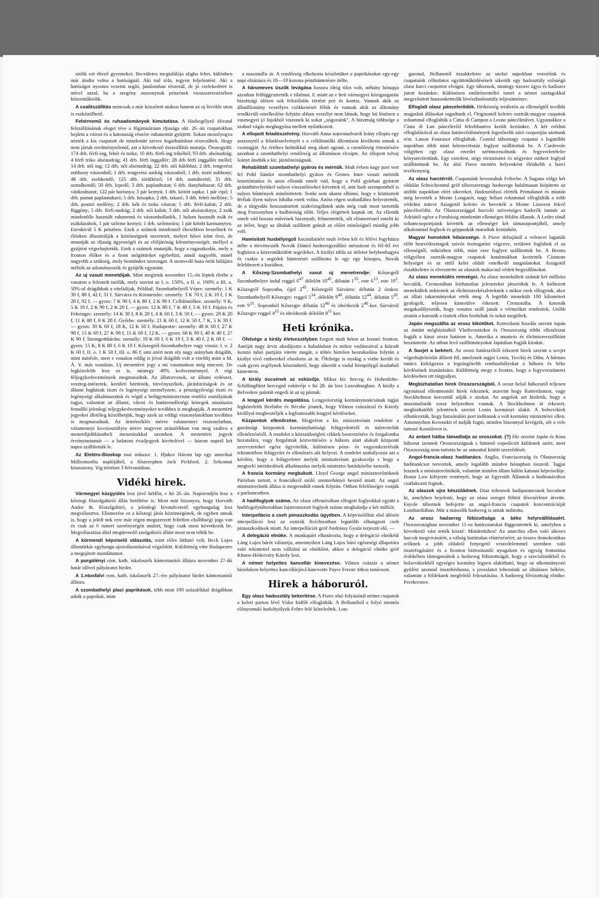sinlik ezt éhező gyermekei. Becsületes megtalálója aligha lehet, különben már átadta volna a hatóságnál. Aki tud róla, tegyen feljelentést. Aki a hatóságot nyomra vezetni segíti, jutalomban részesül, de jó cselekedetet is mível azzal, ha a szegény asszonynak pénzének visszaszerezésében közreműködik.
A csalitszállítás nemcsak a már közzétett utakon hanem az uj lövölde uton is eszközölhető.
Fehérnemű és ruhaadományok kimutatása. A Hadsegélyző Hivatal felszólításának eleget téve a főgimnázium ifjusága okt. 26.-án csapatokban bejárta a várost és a katonaság részére ruhanemüt gyüjtött. Sokan mosolyogva nézték a kis csapatott de mindenütt szives fogadtatásban részesültek. Hogy nem jártak eredménytelenül, azt a következő összeállítás mutatja. Összegyült: 174 drb. férfi-ing, fehér és tarka; 16 drb. férfi-ing trikóból; 93 drb. alsónadrág; 4 férfi triko alsónadrág; 41 drb. férfi inggallér; 28 drb férfi inggallér mellel; 14 drb. női ing; 12 drb. női alsónadrág; 22 drb. női hálóbluz; 2 drb. tengerész zubbony vászonból; 1 drb. tengerész nadrág vászonból; 1 drb. tiszti zubbony; 48 drb. zsebkendő; 125 drb. törülköző; 14 drb. asztalterítő; 31 drb. asztalkendő; 50 drb. lepedő; 3 drb. paplanhuzat; 6 drb. dunyhahuzat; 62 drb. vánkoshuzat; 122 pár harisnya; 3 pár keztyü; 1 drb. kötött sapka; 1 pár cipő; 1 drb. pamut paplantakaró; 5 drb. hósapka; 2 drb. takaró; 3 drb. fehér mellény; 5 drb. posztó mellény; 2 drb. kék és tarka vászon; 5 drb. férfi-kabát; 2 drb. függöny; 5 drb. férfi-nadrág; 2 drb. női kabát; 3 drb. női alsószoknya; 2 zsák mindenféle használt ruhanemü és vászonhulladék, 1 halom használt zsák és zsákdarabok, 1 pár szőrme keztyü; 1 drb. szőrmeáru; 1 pár kötött karmanytyu. Ezenkivül 5 K pénzben. Ezek a számok mindennél ékesebben beszélnek és élénken illusztrálják a közönségnek szeretetét, melyet hősei iránt érez, de mutatják az ifjuság ügyességét és az elöljáróság leleményességét, mellyel a gyüjtést végrehajtották. Ezek a számok mutatják, hogy a ragaszkodás, mely a fronton élőket és a front mögöttieket egybefüzi, annál nagyobb, minél nagyobb a szükség, mely bennünket szorongat. A szenvedő haza örök hálájára méltók az adományozók és gyüjtők egyaránt.
Az uj vasuti menetdijak. Mint megirtuk november 15.-én léptek életbe a vasuton a felemelt tarifák, mely szerint az I. o. 150%, a II. o. 100% a III. o. 50%-al drágábbak a vitelidijak. Például: Szombathelyről Vépre: személy: 1 K 30 f, 80 f, 42 f, 31 f. Sárvárra és Körmendre: személy: 3 K 70 f, 2 K 10 f, 1 K 20 f, 92 f. — gyors: 7 K 90 f, 4 K 80 f, 2 K 90 f. Celldömölkre: személy: 9 K, 5 K 10 f, 2 K 90 f, 2 K 20 f, — gyors: 12 K 80 f, 7 K 40 f, 5 K 10 f. Pápára és Fehringre: személy: 14 K 30 f, 8 K 20 f, 4 K 60 f, 3 K 50 f, — gyors: 20 K 20 f, 11 K 80 f, 8 K 20 f. Győrbe: személy: 21 K 60 f, 12 K 50 f, 7 K, 5 K 30 f. — gyors: 30 K 60 f, 18 K, 12 K 50 f. Budapestre: személy: 48 K 60 f, 27 K 90 f, 15 K 60 f, 27 K 90 f, 15 K 60 f, 12 K. — gyors: 68 K 90 f, 40 K 40 f, 27 K 90 f. Szentgotthárdra: személy: 10 K 60 f, 6 K 10 f, 3 K 40 f. 2 K 60 f. — gyors: 15 K, 8 K 80 f, 6 K 10 f. Kőszegről-Szombathelyre vagy vissza: I. o. 2 K 60 f, II. o. 1 K 50 f, III. o. 86 f, ami azért nem oly nagy arányban drágább, mint másfele, mert e vonalon eddig is jóval drágább volt a viteldij mint a M. Á. V. más vonalain. Uj menettérti jegy a mi vasutunkon még nincsen. De legközelebb lesz ez is, mintegy 40% kedvezménnyel. A régi féljegykedvezmények megmaradtak. Az állatorvosok, az állami erdészet, veszteg-intézetek, kerületi börtönök, törvényszékek, járásbiróságok és az állami fogházak tiszti és legénységi személyzete; a pénzügyőrségi tiszti és legénységi alkalmazottak és végül a belügyminiszterium rendőri osztályának tagjai, valamint az állami, városi és határrendőrségi közegek utazásaira fennálló jelenlegi teljegykedvezményeket továbbra is megkapják. A menettérti jegyeket illetőleg közölhetjük, hogy azok az eddigi viszonylatokban továbbra is megmaradnak. Az ármérséklés mérve valamennyi viszonylatban, valamennyi kocsiosztályra nézve negyven százalékban van meg szabva a menetdijtáblázatbeli menetárakkal szemben. A menettérti jegyek érvénytartamát — a balatoni évadjegyek kivételével — három napról két napra szállították le.
Az Elektro-Bioskop mai műsora: 1. Ifjukor Három lap egy amerikai Milliomosfiu naplójából, a főszerepben Jack Pickford. 2. Sehonnai kisasszony. Vig történet 3 felvonásban.
Vidéki hirek.
Vármegyei közgyülés lesz jövő hétfőn, e hó 26.-án. Napirendjén lesz a kőszegi főszolgabirói állás betöltése is. Most már bizonyos, hogy Horváth Andor th. főszolgabiró, a jelenlegi hivatalvezető egyhangulag lesz megválasztva. Elismerése ez a kőszegi járás közönségének, de egyben annak is, hogy a jelölt nek erre már régen megszerzett feltétlen elsőbbségi joga van és csak az 6 ismert szerénységén mulott, hogy csak most következik be. Megválasztása által megüresedő szolgabirói állást most nem töltik be.
A körmendi képviselő választás, mint előre látható volt, Beck Lajos államtitkár egyhangu ujraválasztásával végződött. Küldöttség vitte Budapestre a megujitott mandátumot.
A porgölényi róm. kath. iskolaszék kántortanitói állásra november 27-iki határ idővel pályázatot hirdet.
A 1.ntosfalvi rom. kath. iskolaszék 27.-ére pályázatot hirdet kántortanitói állásra.
A szombathelyi placi paprikások. több mint 100 százalékkal drágábban adták a paprikát, mint
a maximális ár. A rendőrség elkobozta készletüket a paprikásokat egy-egy napi elzárásra és 10—10 korona pénzbüntetésre itélte.
A háromeves üszők levágása hosszu ideig tilos volt, néhány hónapja azonban felfüggesztették e tilalmat. E miatt az e heti vármegyei közigazgatási bizottsági ülésen sok felszólalás történt pró és kontra. Vannak akik az állatállomány veszélyes csökkenését féltik és vannak akik az állomány rendkivüli emelkedése folytán abban veszélyt nem látnak, hogy kü lönösen a vasmegyei jó fajokból viszonek ki sokat „sógoraink". A bizottság többsége a szabad vágás meghagyása mellett nyilatkozott.
A ellopott feladószelvény. Horváth Anna sopronudvardi leány ellopta egy asszonytól a feladószelvényét s a celldömölki állomáson kiváltotta annak a csomagját. Az értékes holmikkal meg akart ugrani, a csendőrség értesitésére azonban a szombathelyi rendőrség az állomáson elcsipte. Az ellopott tolvaj leányt átadták a kir. járásbiróságnak.
Rehabilitált szombathelyi gyáros és mérnök. Mult évben nagy port vert fel Pohl Sándor szombathelyi gyáros és Gemes Imre vasuti mérnök letartóztatása és azon ellenük emelt vád, hogy a Pohl gyárban gyártott gránáthüvelyekkel sulyos visszaéléseket követtek el, ami hadi szempontból is sulyos bűntények minősittetett. Senki sem akarta elhinni, hogy e köztisztelt férfiak ilyen sulyos hibába estek volna. Azóta régen szabadlábra helyeztették, de a tárgyalás hosszantartott szakvizsgálatok után még csak most tartották meg Pozsonyban a hadbiróság előtt. Teljes elégtételt kaptak ott. Az ellenük emelt vád bosszu művének bizonyult, felmentették, sőt elismeréssel emelti ki az itélet, hogy az általuk szállitott gránát az előirt minőségnél mindig jobb volt.
Hamisitott husbélyegző használatáért mult évben két és félévi fegyházra itélte a törvényszék Novák Dániel hadseregszállitó mészárost és fél-fél évi fogházra a közreműködött segédeket. A királyi tábla az itéletet helybenhagyta és csakis a segédek büntetését szállitotta le egy egy hónapra, Novák felebbezett a kuriához.
A Kőszeg-Szombathelyi vasut uj menetrendje: Kőszegről Szombathelyre indul reggel 6<sup>47</sup> délelőtt 10<sup>45</sup>, délután 1<sup>35</sup>, este 6<sup>13</sup>, este 10<sup>1</sup>. Kőszegről Sopronba, éjjel 2<sup>45</sup>. Kőszegről Sárvárra: délután 2 órakor. Szombathelyről Kőszegre: reggel 5<sup>34</sup>, délelőtt 9<sup>40</sup>, délután 12<sup>44</sup>, délután 5<sup>20</sup>, este 9<sup>15</sup>. Sopronból Kőszegre délután 12<sup>40</sup> és ideérkezik 2<sup>40</sup>-kor. Sárvárról Kőszegre reggel 4<sup>15</sup> és ideérkezik délelőtt 8<sup>11</sup> kor.
Heti krónika.
Ófelsége a király életveszélyben forgott mult héten az Isonzó fronton. Autóját nagy árviz akadájozta a haladásban és mikor vadászaival a kiáradt Isonzó tulsó partjára vitette magát, a töltés hirtelen beszakadása folytán a királyt vivő emberekel elsodorta az ár. Ófelsége is nyakig a vizbe került és csak gyors segélynek köszönhető, hogy sikerült a vadul hömpölygő áradatból kimenteni.
A király öccsének az esküvője. Miksa kir. herceg és Hohenlohe-Schillingfürst hercegnő esküvője e hó 28. án lesz Laxenburgban. A király a Belvedere palotát engedi át az uj párnak.
A lengyel kérdés megoldása. Lengyelország kormánytanácsának tagjai legközelebb Berlinbe és Bécsbe jönnek, hogy Vilmos császárral és Károly királlyal megbeszéljék a legfontosabb lengyel kérdéseket.
Központok ellenőrzése. Megjelent a kir. miniszterium rendelete a gazdasági központok kormányhatósági felügyeletéről és üzletvitelük ellenőrzéséről. A rendelet a közszükségleti cikkek beszerzésére és forgalomba hozatalára, vagy forgalmuk közvetitésére a háboru alatt alakult központi szervezeteket egész ügyvitelük, különösen pénz- és vagyonkezelésük tekintetében felügyelet és ellenőrzés alá helyezi. A rendelet szabályozza azt a kérdést, hogy a felügyeletet melyik miniszterium gyakorolja s hogy a megtorló intézkedések alkalmazása melyik miniszter hatáskörébe tartozik.
A francia kormány megbukott. Lloyd George angol miniszterelnöknek Párisban tartott, a franciákról szóló szemrehányó beszéd miatt. Az angol miniszterelnök állása is megrendült ennek folytán. Otthon felelősségre vonják a parlamentben.
A hadifoglyok száma. Az olasz offenzivában elfogott foglyokkal együtt a hadifogolytáborokban lajstromozott foglyok száma meghaladja a két milliót.
Interpellácio a cseh pimaszkodás ügyében. A képviselőház első ülésén interpelláció lesz az osztrák Reichsratban legutóbb elhangzott cseh pimaszkodások miatt. Az interpellációt gróf Andrássy Gyula terjeszti elő. —
A delegáció elnöke. A munkapárt elhatározta, hogy a delegáció elnökéül Láng Lajos bárót választja, amennyiben Láng Lajos báró egészségi állapotára való tekintettel nem vállalná az elnöklést, akkor a delegáció elnöke gróf Khuen-Héderváry Károly lesz.
A német helyettes kancellár kinevezése. Vilmos császár a német birodalom helyettes kancellárjává kinevezte Payer Ferenc titkos tanácsost.
Hirek a háboruról.
Egy olasz hadosztály bekerítése. A Piave alsó folyásánál német csapatok a keleti parton lévő Vidor hidfőt elfoglalták. A Bellunóból a folyó mentén előnyomuló hadoltyályok Feltre felé közeledtek. Lon-
garonal, Bellunotól északkeletre az utolsó napokban vezetőink és csapataink céltudatos együttműködésének sikerült egy hadosztály erősségü olasz harci csoportot elvágni. Egy tábornok, mintegy tizezer ágyu és hadiszer jutott kezünkre. Különösen emlitésreméltó ismét a német osztagokkal megerősitett huszonkettedik lövészhadosztály teljesitménye.
Elfoglalt olasz páncelerődök. Hétközség területén az ellenségtől további magaslati állásokat ragadtunk el. Orignontól keletre osztrák-magyar csapatok rohammal elfoglalták a Cima di Campon a Leone páncélművet. Ugyanakkor a Cima di Lan páncélerőd felrobbantva került kezünkre. A két erődnü elfoglalásával az olasz határerőditmények legerősebb záró csoportján utottunk rést. Lanon Fonzasot elfoglaltuk. Conrád tábornagy csapatai s legutóbbi napokban több mint kétezerötszáz foglyot szállitottak be. A Cardevole völgyben egy olasz ezredet szétmorzsoltunk és fegyverletételre kényszeritettünk. Egy ezredest, négy törzstisztet és négyezer embert foglyul szállitottunk be. Az alsó Piava mentén helyenként élénkebb a harci tevékenység.
Az olasz harctérről. Csapataink bevonultak Feltrebe. A Sugana völgy két oldalán Scheichenstul gróf táborszernagy hadserege halalmasan kiépitette az utóbbi napokban elért sikereket. Hadosztályai elérték Primalanot és miután még bevették a Monte Longarót, nagy hóban rohammal elfoglalták a tobb védelmi müvet Asiagotól keletre és bevették a Monte Lisseren fekvő páncélerődöt. Az Olaszországgal harcoló szövetséges haderők immár az Adriától egész a Parubioig mindenütt ellenséges földön állanak. A Ledro tónál rohamcsoportjaink kivették az ellenséget két támaszpontjából, amely alkalommal foglyok és géppuskák maradtak kezünkön.
Magyar honvédek hősiessége. A Piave deltajánál a velencei lagunák előtt honvédosztagok szivós tisztogatást végezve, területet foglaltak el az ellenségtől, miközben több, mint ezer foglyot szállitottak be. A Brenta völgyében osztrák-magyar csapatok hatalmukban keritették Cismone helységet és az ettől kelet oldalt emelkedő magaslatokat. Asiagotól északkeletre is elvesztette az olaszok makacsul védett hegyiállásokat.
Az olasz menekülés remségei. Az olasz menekültek számát két millióra becsülik. Cremonában leirhatatlan jeleneteket játszódtak le. A kiéhezett menekültek nekiestek az élelmiszerkészleteknek s mikor ezek elfogytak, akor az állati takarmányokat ették meg. A legtöbb menekült 100 kilométert gyalogolt, teljesen kimerülve érkezett. Cremonába. A katonák megakadályozták, hogy vonatra száll janak s vérturókat rendeztek. Utóbb azután a katonák a tisztek ellen fordultak és sokat megöltek.
Japán megszállta az orosz kikötőket. Rotterdami hiradás szerint Japán az ántánt mégbizásából Vladivosztokot és Oroszország többi ellenőrizni fogják a kinai orosz határon is. Amerika a munieio és élelmiszerszállitást beszüntette. Az utban levő szállitmányokat Japánban fogják kirakni.
A Sovjet a bekéert. Az orosz határszélről érkezett hirek szerint a sovjet végrehajtóiródát állitott föl, amelynek tagjai Lenin, Trockij és Dihu. A hármas tanács kidolgozza a legsürgősebb rendszabályokat a háboru és béke kérdésének tisztázására. Küldöttség megy a frontra, hogy a fegyverszünetet kérdéseben ott tárgyaljon.
Megbizhatatlan hirek Oroszországból. A orosz belső háboruról teljesen egymással ellentmondó hirek érkeznek, aszerint hogy Rotterdamon, vagy Stockholmon keresztül adják e azokat. Az angolok azt hirdetik, hogy a maximalisták rossz helyzetben vannak. A Stockholmon át érkezett, megbizhatóbb jelentések szerint Lenin kormányt alakit. A bolsevikiek elhatározták, hogy hazaárulási port inditanak a volt kormány minisztérei ellen. Amennyiben Kerenskit el tudják fogni, minden bizonnyal kivégzik, sőt a vele tartozó Kornilovot is.
Az antant hátba támadtatja az oroszokat. (?) Hir szerint Japán és Kina háborut izennek Oroszországnak s büntető expediciót küldenek azért, mert Oroszország nem tartotta be az antanttal kötött szerződését.
Angol-francia-olasz haditanács. Anglia, Franciaország és Olaszország haditanácsot terveztek, amely legalább minden hónapban összeül. Tagjai lesznek a miniszterelnökök, valamint minden állam külön katonai képviselője. Bonar Law kifejezte reményét, hogy az Egyesült Államok a haditanácshoz csatlakozni fognak.
Az olaszok ujra készülődnek. Diaz tobornok hadiparancsnok bocsátott ki, amelyben bejelenti, hogy az olasz sereget föltöti fővezérletet átvette. Fayole tábornok befejezte az angol-francia csapatok koncentrációját Lombardiában. Már a második hadsereg is utnak inditotta.
Az orosz hadsereg föbizottsága a béke helyreállitásaért. Oroszországban november 11-ea határozatokat függesztettek ki, amelyben a következő vást tették közzé: Mindenkihez! Az anarchia ellen való sikeres harcok megvivásáért, a válság határtalan elintézéséért, az összes demokratikus erőknek a jobb oldalról fenyegető veszedelemmel szemben való összefogásáért és a fronton biztositandó nyugalom és egység fentartása érdekében támogassátok a hadsereg föbizottságát, hogy a szocialistákból és bolsevikiekből egységes kormány legyen alakitható, hogy az alkotmányozó gyülést azonnal összehivhassa, s javaslatot tehessünk az általános békére, valamint a földeknek megfelelő felosztására. A hadsereg fővizottság elnöke: Perekrestov.